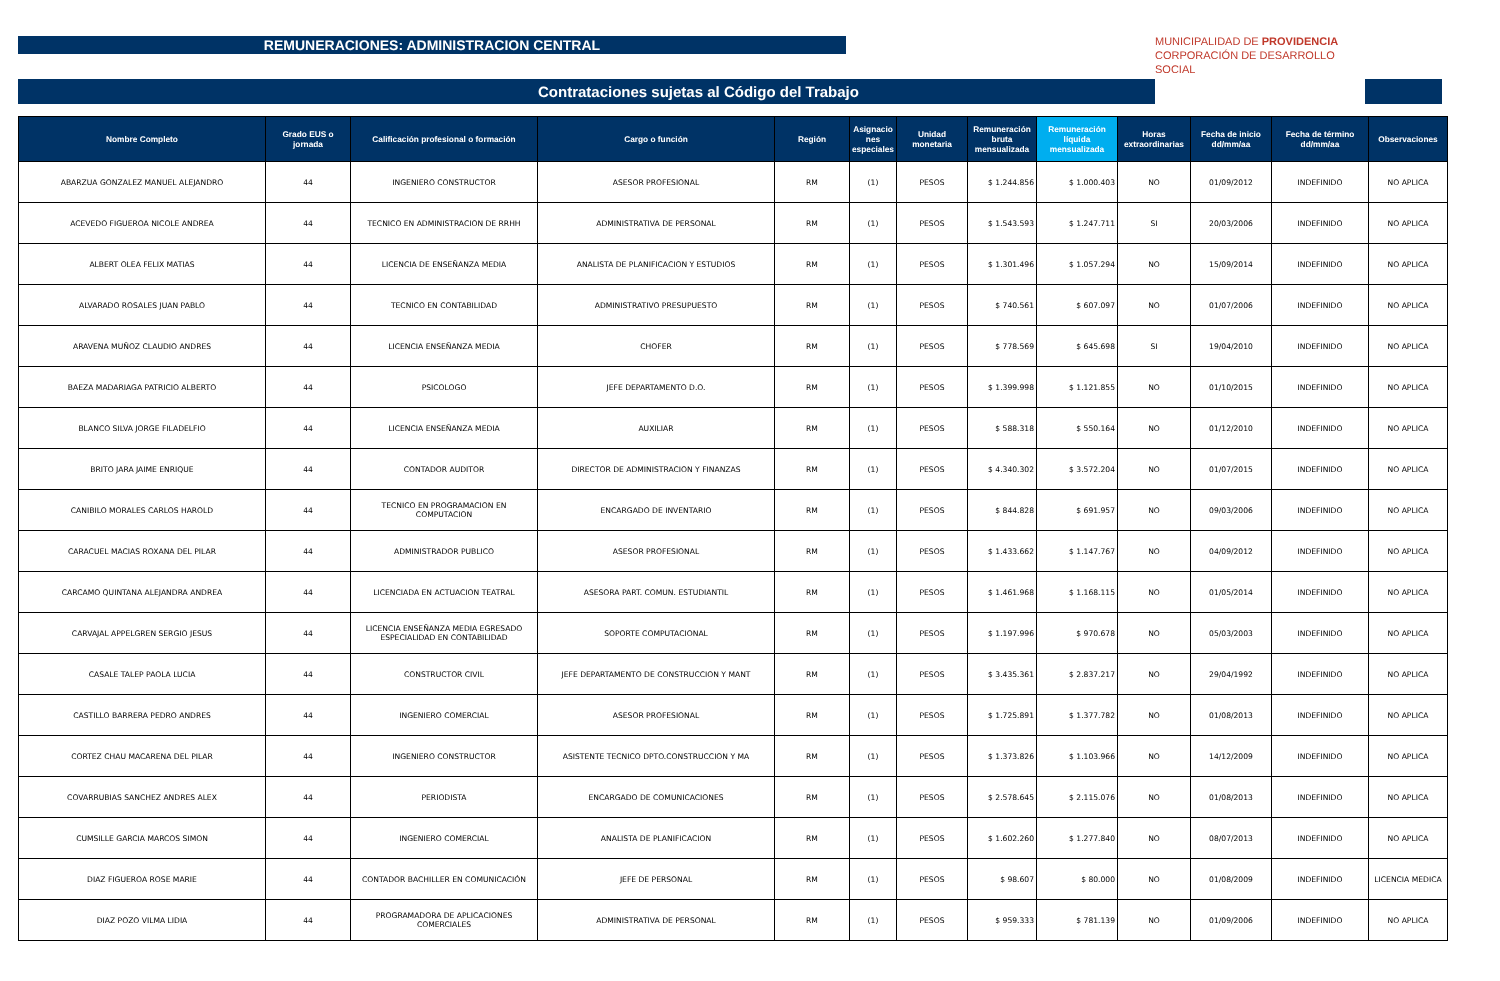REMUNERACIONES: ADMINISTRACION CENTRAL
Contrataciones sujetas al Código del Trabajo
MUNICIPALIDAD DE PROVIDENCIA
CORPORACIÓN DE DESARROLLO SOCIAL
| Nombre Completo | Grado EUS o jornada | Calificación profesional o formación | Cargo o función | Región | Asignacio nes especiales | Unidad monetaria | Remuneración bruta mensualizada | Remuneración líquida mensualizada | Horas extraordinarias | Fecha de inicio dd/mm/aa | Fecha de término dd/mm/aa | Observaciones |
| --- | --- | --- | --- | --- | --- | --- | --- | --- | --- | --- | --- | --- |
| ABARZUA GONZALEZ MANUEL ALEJANDRO | 44 | INGENIERO CONSTRUCTOR | ASESOR PROFESIONAL | RM | (1) | PESOS | $ 1.244.856 | $ 1.000.403 | NO | 01/09/2012 | INDEFINIDO | NO APLICA |
| ACEVEDO FIGUEROA NICOLE ANDREA | 44 | TECNICO EN ADMINISTRACION DE RRHH | ADMINISTRATIVA DE PERSONAL | RM | (1) | PESOS | $ 1.543.593 | $ 1.247.711 | SI | 20/03/2006 | INDEFINIDO | NO APLICA |
| ALBERT OLEA FELIX MATIAS | 44 | LICENCIA DE ENSEÑANZA MEDIA | ANALISTA DE PLANIFICACION Y ESTUDIOS | RM | (1) | PESOS | $ 1.301.496 | $ 1.057.294 | NO | 15/09/2014 | INDEFINIDO | NO APLICA |
| ALVARADO ROSALES JUAN PABLO | 44 | TECNICO EN CONTABILIDAD | ADMINISTRATIVO PRESUPUESTO | RM | (1) | PESOS | $ 740.561 | $ 607.097 | NO | 01/07/2006 | INDEFINIDO | NO APLICA |
| ARAVENA MUÑOZ CLAUDIO ANDRES | 44 | LICENCIA ENSEÑANZA MEDIA | CHOFER | RM | (1) | PESOS | $ 778.569 | $ 645.698 | SI | 19/04/2010 | INDEFINIDO | NO APLICA |
| BAEZA MADARIAGA PATRICIO ALBERTO | 44 | PSICOLOGO | JEFE DEPARTAMENTO D.O. | RM | (1) | PESOS | $ 1.399.998 | $ 1.121.855 | NO | 01/10/2015 | INDEFINIDO | NO APLICA |
| BLANCO SILVA JORGE FILADELFIO | 44 | LICENCIA ENSEÑANZA MEDIA | AUXILIAR | RM | (1) | PESOS | $ 588.318 | $ 550.164 | NO | 01/12/2010 | INDEFINIDO | NO APLICA |
| BRITO JARA JAIME ENRIQUE | 44 | CONTADOR AUDITOR | DIRECTOR DE ADMINISTRACION Y FINANZAS | RM | (1) | PESOS | $ 4.340.302 | $ 3.572.204 | NO | 01/07/2015 | INDEFINIDO | NO APLICA |
| CANIBILO MORALES CARLOS HAROLD | 44 | TECNICO EN PROGRAMACION EN COMPUTACION | ENCARGADO DE INVENTARIO | RM | (1) | PESOS | $ 844.828 | $ 691.957 | NO | 09/03/2006 | INDEFINIDO | NO APLICA |
| CARACUEL MACIAS ROXANA DEL PILAR | 44 | ADMINISTRADOR PUBLICO | ASESOR PROFESIONAL | RM | (1) | PESOS | $ 1.433.662 | $ 1.147.767 | NO | 04/09/2012 | INDEFINIDO | NO APLICA |
| CARCAMO QUINTANA ALEJANDRA ANDREA | 44 | LICENCIADA EN ACTUACION TEATRAL | ASESORA PART. COMUN. ESTUDIANTIL | RM | (1) | PESOS | $ 1.461.968 | $ 1.168.115 | NO | 01/05/2014 | INDEFINIDO | NO APLICA |
| CARVAJAL APPELGREN SERGIO JESUS | 44 | LICENCIA ENSEÑANZA MEDIA EGRESADO ESPECIALIDAD EN CONTABILIDAD | SOPORTE COMPUTACIONAL | RM | (1) | PESOS | $ 1.197.996 | $ 970.678 | NO | 05/03/2003 | INDEFINIDO | NO APLICA |
| CASALE TALEP PAOLA LUCIA | 44 | CONSTRUCTOR CIVIL | JEFE DEPARTAMENTO DE CONSTRUCCION Y MANT | RM | (1) | PESOS | $ 3.435.361 | $ 2.837.217 | NO | 29/04/1992 | INDEFINIDO | NO APLICA |
| CASTILLO BARRERA PEDRO ANDRES | 44 | INGENIERO COMERCIAL | ASESOR PROFESIONAL | RM | (1) | PESOS | $ 1.725.891 | $ 1.377.782 | NO | 01/08/2013 | INDEFINIDO | NO APLICA |
| CORTEZ CHAU MACARENA DEL PILAR | 44 | INGENIERO CONSTRUCTOR | ASISTENTE TECNICO DPTO.CONSTRUCCION Y MA | RM | (1) | PESOS | $ 1.373.826 | $ 1.103.966 | NO | 14/12/2009 | INDEFINIDO | NO APLICA |
| COVARRUBIAS SANCHEZ ANDRES ALEX | 44 | PERIODISTA | ENCARGADO DE COMUNICACIONES | RM | (1) | PESOS | $ 2.578.645 | $ 2.115.076 | NO | 01/08/2013 | INDEFINIDO | NO APLICA |
| CUMSILLE GARCIA MARCOS SIMON | 44 | INGENIERO COMERCIAL | ANALISTA DE PLANIFICACION | RM | (1) | PESOS | $ 1.602.260 | $ 1.277.840 | NO | 08/07/2013 | INDEFINIDO | NO APLICA |
| DIAZ FIGUEROA ROSE MARIE | 44 | CONTADOR BACHILLER EN COMUNICACIÓN | JEFE DE PERSONAL | RM | (1) | PESOS | $ 98.607 | $ 80.000 | NO | 01/08/2009 | INDEFINIDO | LICENCIA MEDICA |
| DIAZ POZO VILMA LIDIA | 44 | PROGRAMADORA DE APLICACIONES COMERCIALES | ADMINISTRATIVA DE PERSONAL | RM | (1) | PESOS | $ 959.333 | $ 781.139 | NO | 01/09/2006 | INDEFINIDO | NO APLICA |